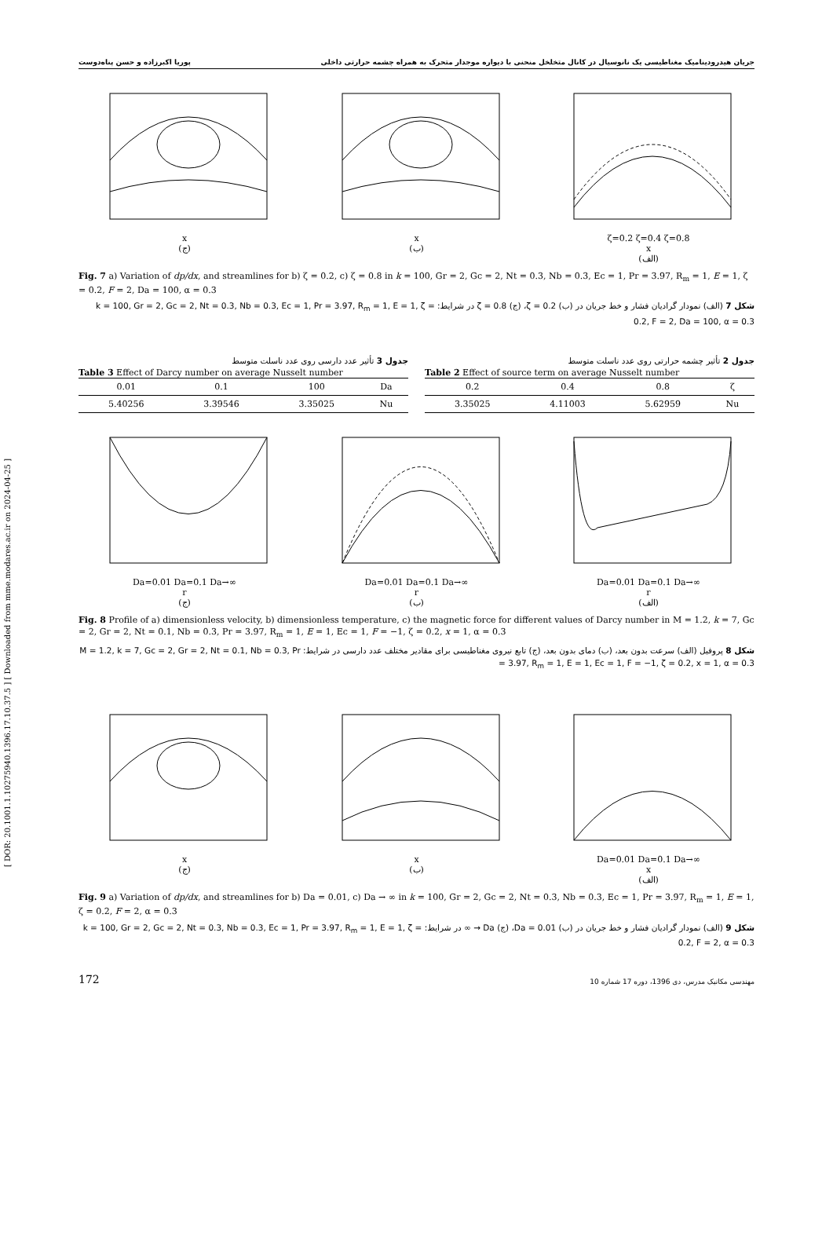[ DOR: 20.1001.1.10275940.1396.17.10.37.5 ] [ Downloaded from mme.modares.ac.ir on 2024-04-25 ]
جریان هیدرودینامیک مغناطیسی یک نانوسیال در کانال متخلخل منحنی با دیواره موجدار متحرک به همراه چشمه حرارتی داخلی پوریا اکبرزاده و حسن پناه‌دوست
x
(ج)
x
(ب)
ζ=0.2 ζ=0.4 ζ=0.8
x
(الف)
Fig. 7 a) Variation of dp/dx, and streamlines for b) ζ = 0.2, c) ζ = 0.8 in k = 100, Gr = 2, Gc = 2, Nt = 0.3, Nb = 0.3, Ec = 1, Pr = 3.97, R<sub>m</sub> = 1, E = 1, ζ = 0.2, F = 2, Da = 100, α = 0.3
شکل 7 (الف) نمودار گرادیان فشار و خط جریان در (ب) ζ = 0.2، (ج) ζ = 0.8 در شرایط: k = 100, Gr = 2, Gc = 2, Nt = 0.3, Nb = 0.3, Ec = 1, Pr = 3.97, R<sub>m</sub> = 1, E = 1, ζ = 0.2, F = 2, Da = 100, α = 0.3
جدول 3 تأثیر عدد دارسی روی عدد ناسلت متوسط
Table 3 Effect of Darcy number on average Nusselt number
| 0.01 | 0.1 | 100 | Da |
| 5.40256 | 3.39546 | 3.35025 | Nu |
جدول 2 تأثیر چشمه حرارتی روی عدد ناسلت متوسط
Table 2 Effect of source term on average Nusselt number
| 0.2 | 0.4 | 0.8 | ζ |
| 3.35025 | 4.11003 | 5.62959 | Nu |
Da=0.01 Da=0.1 Da→∞
r
(ج)
Da=0.01 Da=0.1 Da→∞
r
(ب)
Da=0.01 Da=0.1 Da→∞
r
(الف)
Fig. 8 Profile of a) dimensionless velocity, b) dimensionless temperature, c) the magnetic force for different values of Darcy number in M = 1.2, k = 7, Gc = 2, Gr = 2, Nt = 0.1, Nb = 0.3, Pr = 3.97, R<sub>m</sub> = 1, E = 1, Ec = 1, F = −1, ζ = 0.2, x = 1, α = 0.3
شکل 8 پروفیل (الف) سرعت بدون بعد، (ب) دمای بدون بعد، (ج) تابع نیروی مغناطیسی برای مقادیر مختلف عدد دارسی در شرایط: M = 1.2, k = 7, Gc = 2, Gr = 2, Nt = 0.1, Nb = 0.3, Pr = 3.97, R<sub>m</sub> = 1, E = 1, Ec = 1, F = −1, ζ = 0.2, x = 1, α = 0.3
x
(ج)
x
(ب)
Da=0.01 Da=0.1 Da→∞
x
(الف)
Fig. 9 a) Variation of dp/dx, and streamlines for b) Da = 0.01, c) Da → ∞ in k = 100, Gr = 2, Gc = 2, Nt = 0.3, Nb = 0.3, Ec = 1, Pr = 3.97, R<sub>m</sub> = 1, E = 1, ζ = 0.2, F = 2, α = 0.3
شکل 9 (الف) نمودار گرادیان فشار و خط جریان در (ب) Da = 0.01، (ج) Da → ∞ در شرایط: k = 100, Gr = 2, Gc = 2, Nt = 0.3, Nb = 0.3, Ec = 1, Pr = 3.97, R<sub>m</sub> = 1, E = 1, ζ = 0.2, F = 2, α = 0.3
172 مهندسی مکانیک مدرس، دی 1396، دوره 17 شماره 10